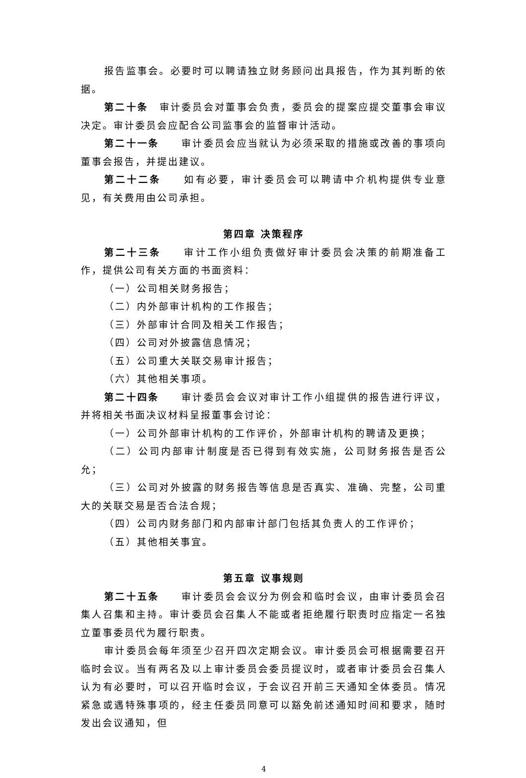报告监事会。必要时可以聘请独立财务顾问出具报告，作为其判断的依据。
第二十条　审计委员会对董事会负责，委员会的提案应提交董事会审议决定。审计委员会应配合公司监事会的监督审计活动。
第二十一条　　审计委员会应当就认为必须采取的措施或改善的事项向董事会报告，并提出建议。
第二十二条　　如有必要，审计委员会可以聘请中介机构提供专业意见，有关费用由公司承担。
第四章 决策程序
第二十三条　　审计工作小组负责做好审计委员会决策的前期准备工作，提供公司有关方面的书面资料：
（一）公司相关财务报告；
（二）内外部审计机构的工作报告；
（三）外部审计合同及相关工作报告；
（四）公司对外披露信息情况；
（五）公司重大关联交易审计报告；
（六）其他相关事项。
第二十四条　　审计委员会会议对审计工作小组提供的报告进行评议，并将相关书面决议材料呈报董事会讨论：
（一）公司外部审计机构的工作评价，外部审计机构的聘请及更换；
（二）公司内部审计制度是否已得到有效实施，公司财务报告是否公允；
（三）公司对外披露的财务报告等信息是否真实、准确、完整，公司重大的关联交易是否合法合规；
（四）公司内财务部门和内部审计部门包括其负责人的工作评价；
（五）其他相关事宜。
第五章 议事规则
第二十五条　　审计委员会会议分为例会和临时会议，由审计委员会召集人召集和主持。审计委员会召集人不能或者拒绝履行职责时应指定一名独立董事委员代为履行职责。
审计委员会每年须至少召开四次定期会议。审计委员会可根据需要召开临时会议。当有两名及以上审计委员会委员提议时，或者审计委员会召集人认为有必要时，可以召开临时会议，于会议召开前三天通知全体委员。情况紧急或遇特殊事项的，经主任委员同意可以豁免前述通知时间和要求，随时发出会议通知，但
4